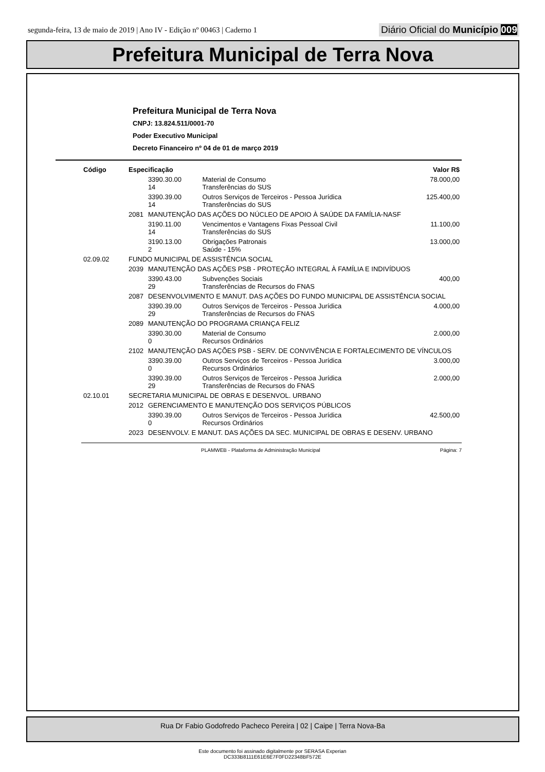segunda-feira, 13 de maio de 2019 | Ano IV - Edição nº 00463 | Caderno 1 Diário Oficial do Município 009
Prefeitura Municipal de Terra Nova
Prefeitura Municipal de Terra Nova
CNPJ: 13.824.511/0001-70
Poder Executivo Municipal
Decreto Financeiro nº 04 de 01 de março 2019
| Código | Especificação | | | Valor R$ |
| --- | --- | --- | --- | --- |
| | | 3390.30.00 14 | Material de Consumo Transferências do SUS | 78.000,00 |
| | | 3390.39.00 14 | Outros Serviços de Terceiros - Pessoa Jurídica Transferências do SUS | 125.400,00 |
| | 2081 | MANUTENÇÃO DAS AÇÕES DO NÚCLEO DE APOIO À SAÚDE DA FAMÍLIA-NASF | | |
| | | 3190.11.00 14 | Vencimentos e Vantagens Fixas Pessoal Civil Transferências do SUS | 11.100,00 |
| | | 3190.13.00 2 | Obrigações Patronais Saúde - 15% | 13.000,00 |
| 02.09.02 | FUNDO MUNICIPAL DE ASSISTÊNCIA SOCIAL | | | |
| | 2039 | MANUTENÇÃO DAS AÇÕES PSB - PROTEÇÃO INTEGRAL À FAMÍLIA E INDIVÍDUOS | | |
| | | 3390.43.00 29 | Subvenções Sociais Transferências de Recursos do FNAS | 400,00 |
| | 2087 | DESENVOLVIMENTO E MANUT. DAS AÇÕES DO FUNDO MUNICIPAL DE ASSISTÊNCIA SOCIAL | | |
| | | 3390.39.00 29 | Outros Serviços de Terceiros - Pessoa Jurídica Transferências de Recursos do FNAS | 4.000,00 |
| | 2089 | MANUTENÇÃO DO PROGRAMA CRIANÇA FELIZ | | |
| | | 3390.30.00 0 | Material de Consumo Recursos Ordinários | 2.000,00 |
| | 2102 | MANUTENÇÃO DAS AÇÕES PSB - SERV. DE CONVIVÊNCIA E FORTALECIMENTO DE VÍNCULOS | | |
| | | 3390.39.00 0 | Outros Serviços de Terceiros - Pessoa Jurídica Recursos Ordinários | 3.000,00 |
| | | 3390.39.00 29 | Outros Serviços de Terceiros - Pessoa Jurídica Transferências de Recursos do FNAS | 2.000,00 |
| 02.10.01 | SECRETARIA MUNICIPAL DE OBRAS E DESENVOL. URBANO | | | |
| | 2012 | GERENCIAMENTO E MANUTENÇÃO DOS SERVIÇOS PÚBLICOS | | |
| | | 3390.39.00 0 | Outros Serviços de Terceiros - Pessoa Jurídica Recursos Ordinários | 42.500,00 |
| | 2023 | DESENVOLV. E MANUT. DAS AÇÕES DA SEC. MUNICIPAL DE OBRAS E DESENV. URBANO | | |
PLAMWEB - Plataforma de Administração Municipal Página: 7
Rua Dr Fabio Godofredo Pacheco Pereira | 02 | Caipe | Terra Nova-Ba
Este documento foi assinado digitalmente por SERASA Experian
DC333B8111E61E6E7F0FD22348BF572E